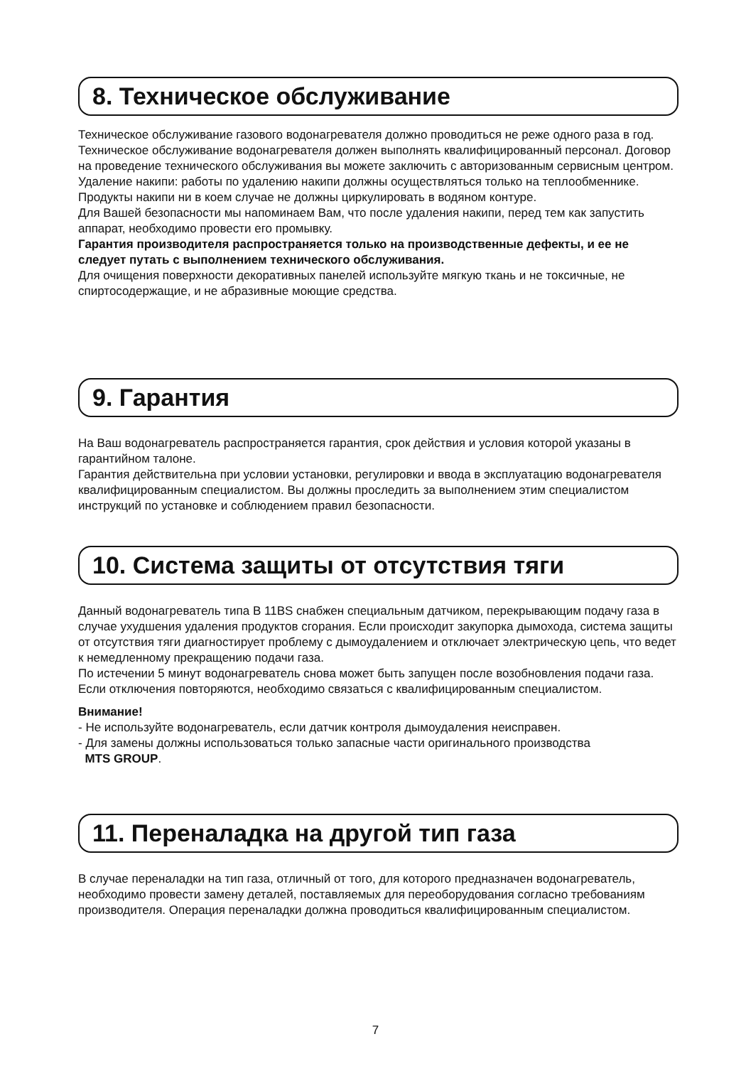8. Техническое обслуживание
Техническое обслуживание газового водонагревателя должно проводиться не реже одного раза в год.
Техническое обслуживание водонагревателя должен выполнять квалифицированный персонал. Договор на проведение технического обслуживания вы можете заключить с авторизованным сервисным центром.
Удаление накипи: работы по удалению накипи должны осуществляться только на теплообменнике. Продукты накипи ни в коем случае не должны циркулировать в водяном контуре.
Для Вашей безопасности мы напоминаем Вам, что после удаления накипи, перед тем как запустить аппарат, необходимо провести его промывку.
Гарантия производителя распространяется только на производственные дефекты, и ее не следует путать с выполнением технического обслуживания.
Для очищения поверхности декоративных панелей используйте мягкую ткань и не токсичные, не спиртосодержащие, и не абразивные моющие средства.
9. Гарантия
На Ваш водонагреватель распространяется гарантия, срок действия и условия которой указаны в гарантийном талоне.
Гарантия действительна при условии установки, регулировки и ввода в эксплуатацию водонагревателя квалифицированным специалистом. Вы должны проследить за выполнением этим специалистом инструкций по установке и соблюдением правил безопасности.
10. Система защиты от отсутствия тяги
Данный водонагреватель типа B 11BS снабжен специальным датчиком, перекрывающим подачу газа в случае ухудшения удаления продуктов сгорания. Если происходит закупорка дымохода, система защиты от отсутствия тяги диагностирует проблему с дымоудалением и отключает электрическую цепь, что ведет к немедленному прекращению подачи газа.
По истечении 5 минут водонагреватель снова может быть запущен после возобновления подачи газа. Если отключения повторяются, необходимо связаться с квалифицированным специалистом.
Внимание!
- Не используйте водонагреватель, если датчик контроля дымоудаления неисправен.
- Для замены должны использоваться только запасные части оригинального производства
MTS GROUP.
11. Переналадка на другой тип газа
В случае переналадки на тип газа, отличный от того, для которого предназначен водонагреватель, необходимо провести замену деталей, поставляемых для переоборудования согласно требованиям производителя. Операция переналадки должна проводиться квалифицированным специалистом.
7